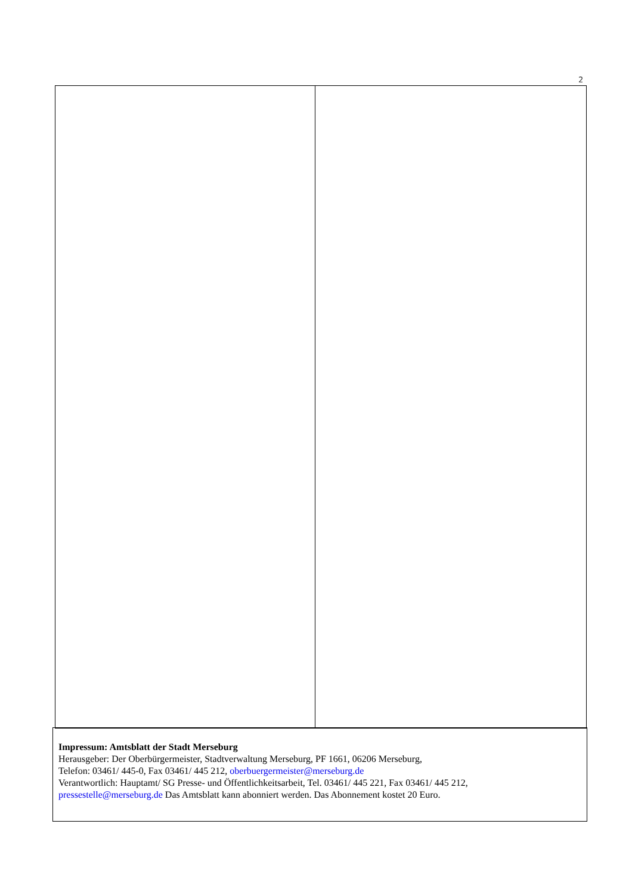2
Impressum: Amtsblatt der Stadt Merseburg
Herausgeber: Der Oberbürgermeister, Stadtverwaltung Merseburg, PF 1661, 06206 Merseburg,
Telefon: 03461/ 445-0, Fax 03461/ 445 212, oberbuergermeister@merseburg.de
Verantwortlich: Hauptamt/ SG Presse- und Öffentlichkeitsarbeit, Tel. 03461/ 445 221, Fax 03461/ 445 212,
pressestelle@merseburg.de Das Amtsblatt kann abonniert werden. Das Abonnement kostet 20 Euro.